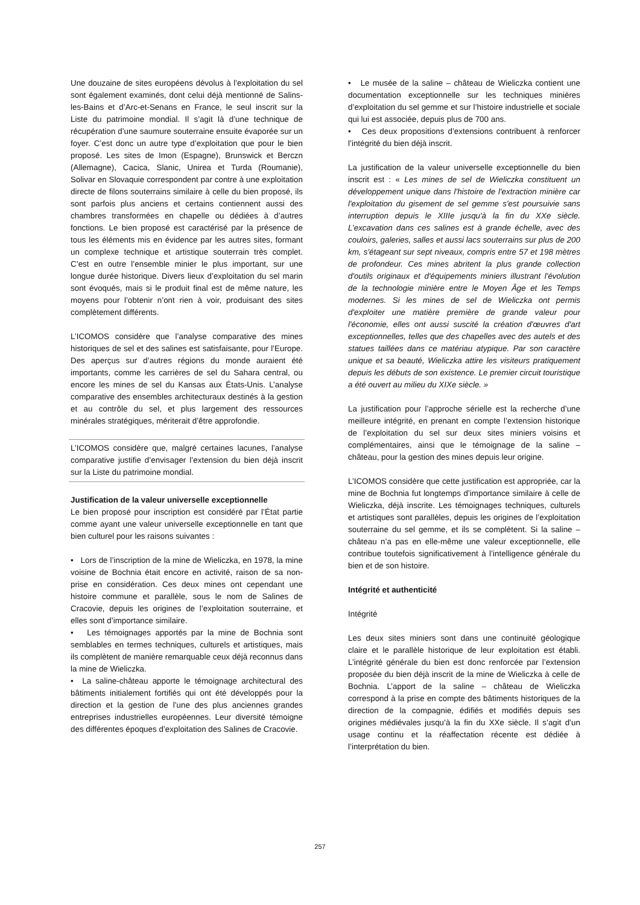Une douzaine de sites européens dévolus à l’exploitation du sel sont également examinés, dont celui déjà mentionné de Salins-les-Bains et d’Arc-et-Senans en France, le seul inscrit sur la Liste du patrimoine mondial. Il s’agit là d’une technique de récupération d’une saumure souterraine ensuite évaporée sur un foyer. C’est donc un autre type d’exploitation que pour le bien proposé. Les sites de Imon (Espagne), Brunswick et Berczn (Allemagne), Cacica, Slanic, Unirea et Turda (Roumanie), Solivar en Slovaquie correspondent par contre à une exploitation directe de filons souterrains similaire à celle du bien proposé, ils sont parfois plus anciens et certains contiennent aussi des chambres transformées en chapelle ou dédiées à d’autres fonctions. Le bien proposé est caractérisé par la présence de tous les éléments mis en évidence par les autres sites, formant un complexe technique et artistique souterrain très complet. C’est en outre l’ensemble minier le plus important, sur une longue durée historique. Divers lieux d’exploitation du sel marin sont évoqués, mais si le produit final est de même nature, les moyens pour l’obtenir n’ont rien à voir, produisant des sites complètement différents.
L’ICOMOS considère que l’analyse comparative des mines historiques de sel et des salines est satisfaisante, pour l’Europe. Des aperçus sur d’autres régions du monde auraient été importants, comme les carrières de sel du Sahara central, ou encore les mines de sel du Kansas aux États-Unis. L’analyse comparative des ensembles architecturaux destinés à la gestion et au contrôle du sel, et plus largement des ressources minérales stratégiques, mériterait d’être approfondie.
L’ICOMOS considère que, malgré certaines lacunes, l’analyse comparative justifie d’envisager l’extension du bien déjà inscrit sur la Liste du patrimoine mondial.
Justification de la valeur universelle exceptionnelle
Le bien proposé pour inscription est considéré par l’État partie comme ayant une valeur universelle exceptionnelle en tant que bien culturel pour les raisons suivantes :
• Lors de l’inscription de la mine de Wieliczka, en 1978, la mine voisine de Bochnia était encore en activité, raison de sa non-prise en considération. Ces deux mines ont cependant une histoire commune et parallèle, sous le nom de Salines de Cracovie, depuis les origines de l’exploitation souterraine, et elles sont d’importance similaire.
• Les témoignages apportés par la mine de Bochnia sont semblables en termes techniques, culturels et artistiques, mais ils complètent de manière remarquable ceux déjà reconnus dans la mine de Wieliczka.
• La saline-château apporte le témoignage architectural des bâtiments initialement fortifiés qui ont été développés pour la direction et la gestion de l’une des plus anciennes grandes entreprises industrielles européennes. Leur diversité témoigne des différentes époques d’exploitation des Salines de Cracovie.
• Le musée de la saline – château de Wieliczka contient une documentation exceptionnelle sur les techniques minières d’exploitation du sel gemme et sur l’histoire industrielle et sociale qui lui est associée, depuis plus de 700 ans.
• Ces deux propositions d’extensions contribuent à renforcer l’intégrité du bien déjà inscrit.
La justification de la valeur universelle exceptionnelle du bien inscrit est : « Les mines de sel de Wieliczka constituent un développement unique dans l'histoire de l'extraction minière car l'exploitation du gisement de sel gemme s'est poursuivie sans interruption depuis le XIIIe jusqu'à la fin du XXe siècle. L’excavation dans ces salines est à grande échelle, avec des couloirs, galeries, salles et aussi lacs souterrains sur plus de 200 km, s'étageant sur sept niveaux, compris entre 57 et 198 mètres de profondeur. Ces mines abritent la plus grande collection d'outils originaux et d'équipements miniers illustrant l'évolution de la technologie minière entre le Moyen Âge et les Temps modernes. Si les mines de sel de Wieliczka ont permis d'exploiter une matière première de grande valeur pour l'économie, elles ont aussi suscité la création d'œuvres d'art exceptionnelles, telles que des chapelles avec des autels et des statues taillées dans ce matériau atypique. Par son caractère unique et sa beauté, Wieliczka attire les visiteurs pratiquement depuis les débuts de son existence. Le premier circuit touristique a été ouvert au milieu du XIXe siècle. »
La justification pour l’approche sérielle est la recherche d’une meilleure intégrité, en prenant en compte l’extension historique de l’exploitation du sel sur deux sites miniers voisins et complémentaires, ainsi que le témoignage de la saline – château, pour la gestion des mines depuis leur origine.
L’ICOMOS considère que cette justification est appropriée, car la mine de Bochnia fut longtemps d’importance similaire à celle de Wieliczka, déjà inscrite. Les témoignages techniques, culturels et artistiques sont parallèles, depuis les origines de l’exploitation souterraine du sel gemme, et ils se complètent. Si la saline – château n’a pas en elle-même une valeur exceptionnelle, elle contribue toutefois significativement à l’intelligence générale du bien et de son histoire.
Intégrité et authenticité
Intégrité
Les deux sites miniers sont dans une continuité géologique claire et le parallèle historique de leur exploitation est établi. L’intégrité générale du bien est donc renforcée par l’extension proposée du bien déjà inscrit de la mine de Wieliczka à celle de Bochnia. L’apport de la saline – château de Wieliczka correspond à la prise en compte des bâtiments historiques de la direction de la compagnie, édifiés et modifiés depuis ses origines médiévales jusqu’à la fin du XXe siècle. Il s’agit d’un usage continu et la réaffectation récente est dédiée à l’interprétation du bien.
257